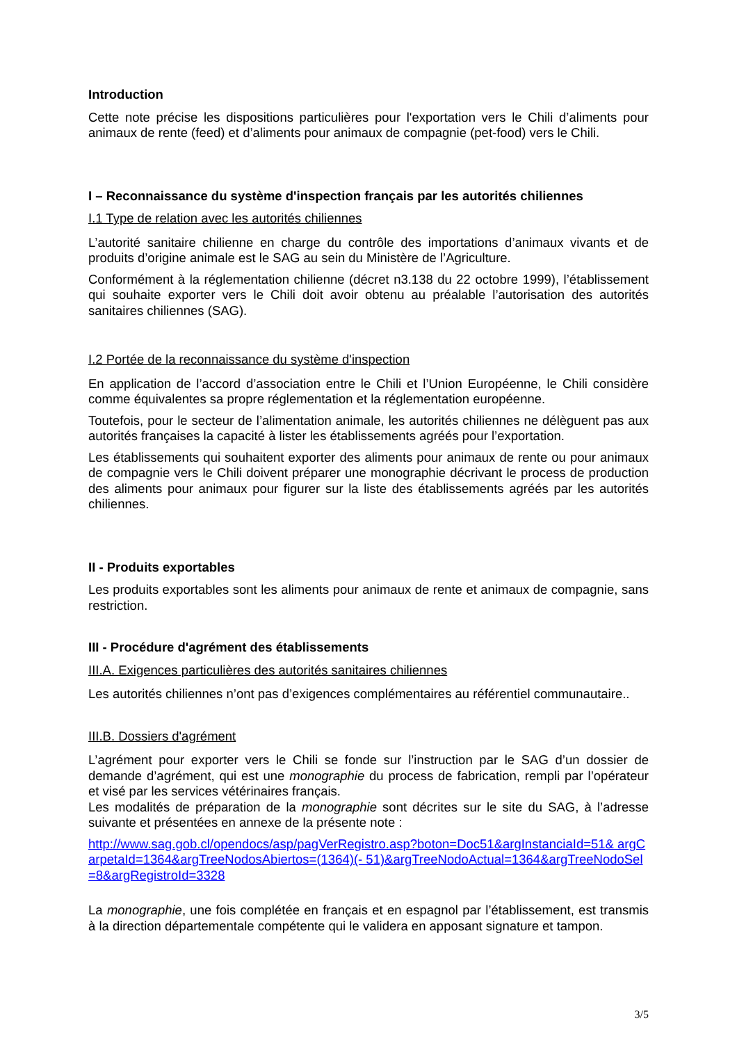Introduction
Cette note précise les dispositions particulières pour l'exportation vers le Chili d’aliments pour animaux de rente (feed) et d’aliments pour animaux de compagnie (pet-food) vers le Chili.
I – Reconnaissance du système d'inspection français par les autorités chiliennes
I.1 Type de relation avec les autorités chiliennes
L’autorité sanitaire chilienne en charge du contrôle des importations d’animaux vivants et de produits d’origine animale est le SAG au sein du Ministère de l’Agriculture.
Conformément à la réglementation chilienne (décret n3.138 du 22 octobre 1999), l’établissement qui souhaite exporter vers le Chili doit avoir obtenu au préalable l’autorisation des autorités sanitaires chiliennes (SAG).
I.2 Portée de la reconnaissance du système d'inspection
En application de l’accord d’association entre le Chili et l’Union Européenne, le Chili considère comme équivalentes sa propre réglementation et la réglementation européenne.
Toutefois, pour le secteur de l’alimentation animale, les autorités chiliennes ne délèguent pas aux autorités françaises la capacité à lister les établissements agréés pour l’exportation.
Les établissements qui souhaitent exporter des aliments pour animaux de rente ou pour animaux de compagnie vers le Chili doivent préparer une monographie décrivant le process de production des aliments pour animaux pour figurer sur la liste des établissements agréés par les autorités chiliennes.
II - Produits exportables
Les produits exportables sont les aliments pour animaux de rente et animaux de compagnie, sans restriction.
III - Procédure d'agrément des établissements
III.A. Exigences particulières des autorités sanitaires chiliennes
Les autorités chiliennes n’ont pas d’exigences complémentaires au référentiel communautaire..
III.B. Dossiers d'agrément
L’agrément pour exporter vers le Chili se fonde sur l’instruction par le SAG d’un dossier de demande d’agrément, qui est une monographie du process de fabrication, rempli par l’opérateur et visé par les services vétérinaires français.
Les modalités de préparation de la monographie sont décrites sur le site du SAG, à l’adresse suivante et présentées en annexe de la présente note :
http://www.sag.gob.cl/opendocs/asp/pagVerRegistro.asp?boton=Doc51&argInstanciaId=51& argCarpetaId=1364&argTreeNodosAbiertos=(1364)(- 51)&argTreeNodoActual=1364&argTreeNodoSel=8&argRegistroId=3328
La monographie, une fois complétée en français et en espagnol par l’établissement, est transmis à la direction départementale compétente qui le validera en apposant signature et tampon.
3/5